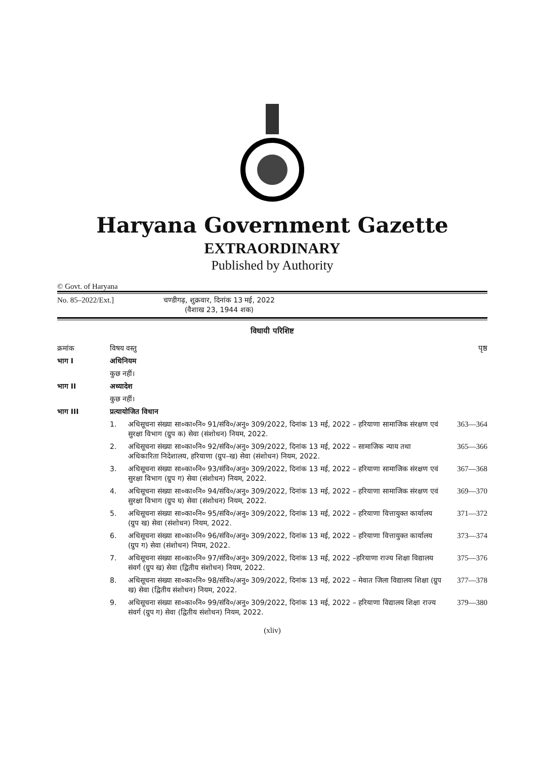Haryana Government Gazette
EXTRAORDINARY
Published by Authority
© Govt. of Haryana
No. 85–2022/Ext.] चण्डीगढ़, शुक्रवार, दिनांक 13 मई, 2022
(वैशाख 23, 1944 शक)
विधायी परिशिष्ट
| क्रमांक | विषय वस्तु | | पृष्ठ |
| भाग I | अधिनियम | | |
| | कुछ नहीं। | | |
| भाग II | अध्यादेश | | |
| | कुछ नहीं। | | |
| भाग III | प्रत्यायोजित विधान | | |
| | 1. | अधिसूचना संख्या सा०का०नि० 91/संवि०/अनु० 309/2022, दिनांक 13 मई, 2022 – हरियाणा सामाजिक संरक्षण एवं सुरक्षा विभाग (ग्रुप क) सेवा (संशोधन) नियम, 2022. | 363—364 |
| | 2. | अधिसूचना संख्या सा०का०नि० 92/संवि०/अनु० 309/2022, दिनांक 13 मई, 2022 – सामाजिक न्याय तथा अधिकारिता निदेशालय, हरियाणा (ग्रुप–ख) सेवा (संशोधन) नियम, 2022. | 365—366 |
| | 3. | अधिसूचना संख्या सा०का०नि० 93/संवि०/अनु० 309/2022, दिनांक 13 मई, 2022 – हरियाणा सामाजिक संरक्षण एवं सुरक्षा विभाग (ग्रुप ग) सेवा (संशोधन) नियम, 2022. | 367—368 |
| | 4. | अधिसूचना संख्या सा०का०नि० 94/संवि०/अनु० 309/2022, दिनांक 13 मई, 2022 – हरियाणा सामाजिक संरक्षण एवं सुरक्षा विभाग (ग्रुप घ) सेवा (संशोधन) नियम, 2022. | 369—370 |
| | 5. | अधिसूचना संख्या सा०का०नि० 95/संवि०/अनु० 309/2022, दिनांक 13 मई, 2022 – हरियाणा वित्तायुक्त कार्यालय (ग्रुप ख) सेवा (संशोधन) नियम, 2022. | 371—372 |
| | 6. | अधिसूचना संख्या सा०का०नि० 96/संवि०/अनु० 309/2022, दिनांक 13 मई, 2022 – हरियाणा वित्तायुक्त कार्यालय (ग्रुप ग) सेवा (संशोधन) नियम, 2022. | 373—374 |
| | 7. | अधिसूचना संख्या सा०का०नि० 97/संवि०/अनु० 309/2022, दिनांक 13 मई, 2022 –हरियाणा राज्य शिक्षा विद्यालय संवर्ग (ग्रुप ख) सेवा (द्वितीय संशोधन) नियम, 2022. | 375—376 |
| | 8. | अधिसूचना संख्या सा०का०नि० 98/संवि०/अनु० 309/2022, दिनांक 13 मई, 2022 – मेवात जिला विद्यालय शिक्षा (ग्रुप ख) सेवा (द्वितीय संशोधन) नियम, 2022. | 377—378 |
| | 9. | अधिसूचना संख्या सा०का०नि० 99/संवि०/अनु० 309/2022, दिनांक 13 मई, 2022 – हरियाणा विद्यालय शिक्षा राज्य संवर्ग (ग्रुप ग) सेवा (द्वितीय संशोधन) नियम, 2022. | 379—380 |
(xliv)